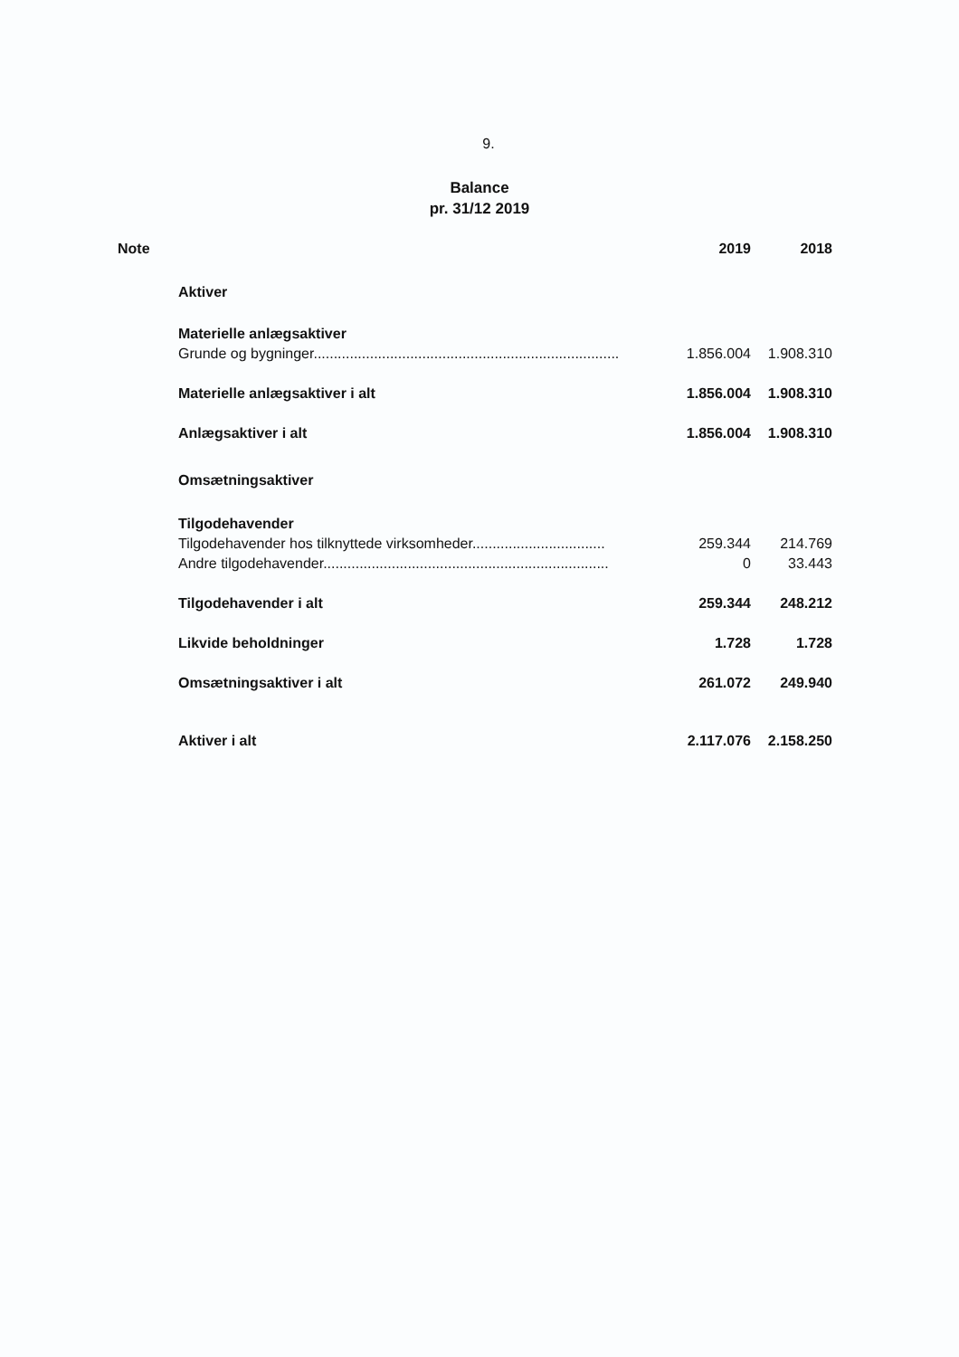9.
Balance
pr. 31/12 2019
| Note | | 2019 | 2018 |
| --- | --- | --- | --- |
| | Aktiver | | |
| | Materielle anlægsaktiver | | |
| | Grunde og bygninger............................................................................ | 1.856.004 | 1.908.310 |
| | Materielle anlægsaktiver i alt | 1.856.004 | 1.908.310 |
| | Anlægsaktiver i alt | 1.856.004 | 1.908.310 |
| | Omsætningsaktiver | | |
| | Tilgodehavender | | |
| | Tilgodehavender hos tilknyttede virksomheder................................. | 259.344 | 214.769 |
| | Andre tilgodehavender....................................................................... | 0 | 33.443 |
| | Tilgodehavender i alt | 259.344 | 248.212 |
| | Likvide beholdninger | 1.728 | 1.728 |
| | Omsætningsaktiver i alt | 261.072 | 249.940 |
| | Aktiver i alt | 2.117.076 | 2.158.250 |